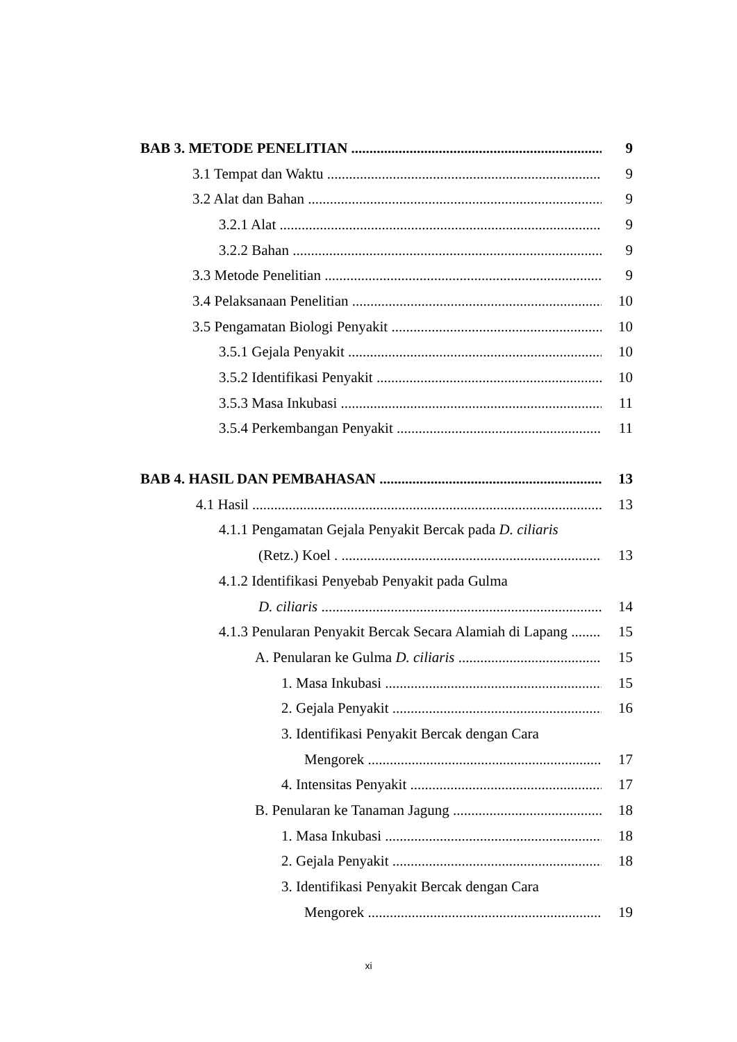BAB 3. METODE PENELITIAN 9
3.1 Tempat dan Waktu 9
3.2 Alat dan Bahan 9
3.2.1 Alat 9
3.2.2 Bahan 9
3.3 Metode Penelitian 9
3.4 Pelaksanaan Penelitian 10
3.5 Pengamatan Biologi Penyakit 10
3.5.1 Gejala Penyakit 10
3.5.2 Identifikasi Penyakit 10
3.5.3 Masa Inkubasi 11
3.5.4 Perkembangan Penyakit 11
BAB 4. HASIL DAN PEMBAHASAN 13
4.1 Hasil 13
4.1.1 Pengamatan Gejala Penyakit Bercak pada D. ciliaris
(Retz.) Koel . 13
4.1.2 Identifikasi Penyebab Penyakit pada Gulma
D. ciliaris 14
4.1.3 Penularan Penyakit Bercak Secara Alamiah di Lapang 15
A. Penularan ke Gulma D. ciliaris 15
1. Masa Inkubasi 15
2. Gejala Penyakit 16
3. Identifikasi Penyakit Bercak dengan Cara
Mengorek 17
4. Intensitas Penyakit 17
B. Penularan ke Tanaman Jagung 18
1. Masa Inkubasi 18
2. Gejala Penyakit 18
3. Identifikasi Penyakit Bercak dengan Cara
Mengorek 19
xi